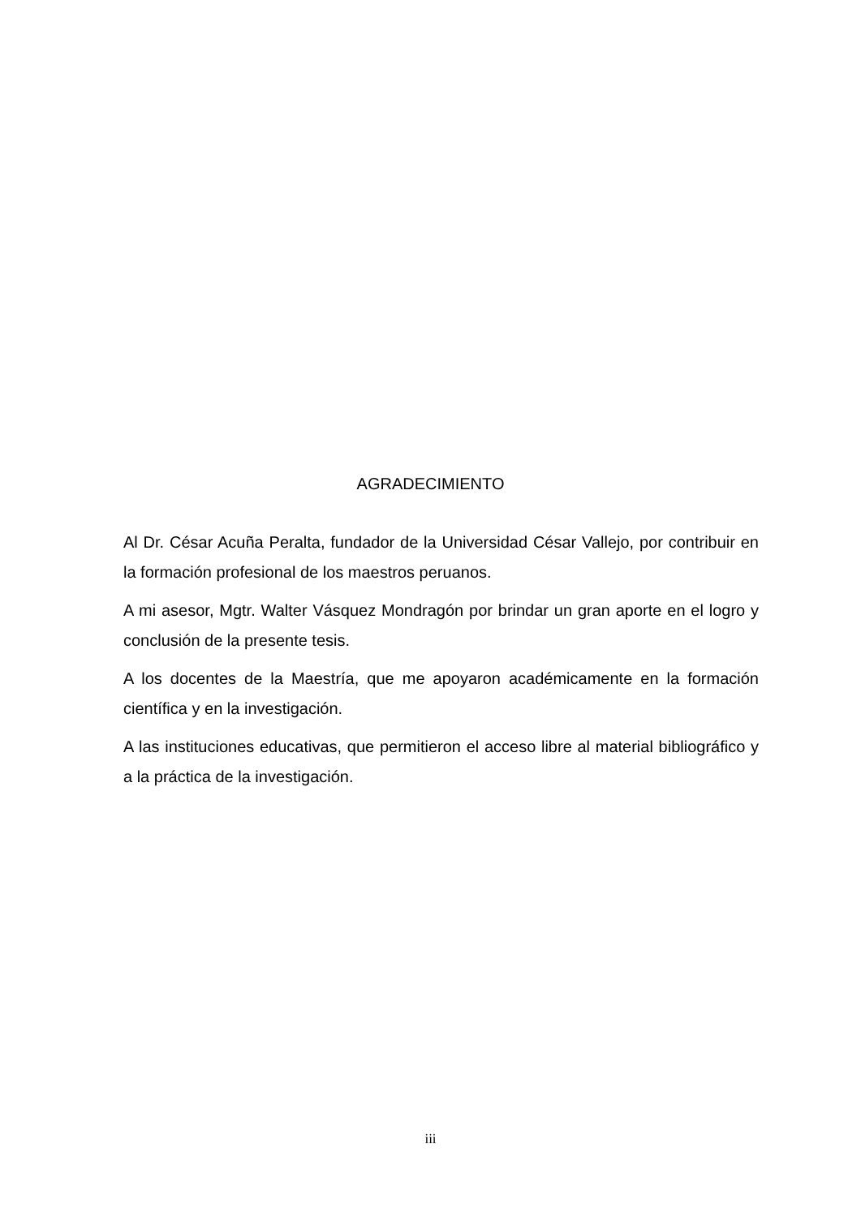AGRADECIMIENTO
Al Dr. César Acuña Peralta, fundador de la Universidad César Vallejo, por contribuir en la formación profesional de los maestros peruanos.
A mi asesor, Mgtr. Walter Vásquez Mondragón por brindar un gran aporte en el logro y conclusión de la presente tesis.
A los docentes de la Maestría, que me apoyaron académicamente en la formación científica y en la investigación.
A las instituciones educativas, que permitieron el acceso libre al material bibliográfico y a la práctica de la investigación.
iii